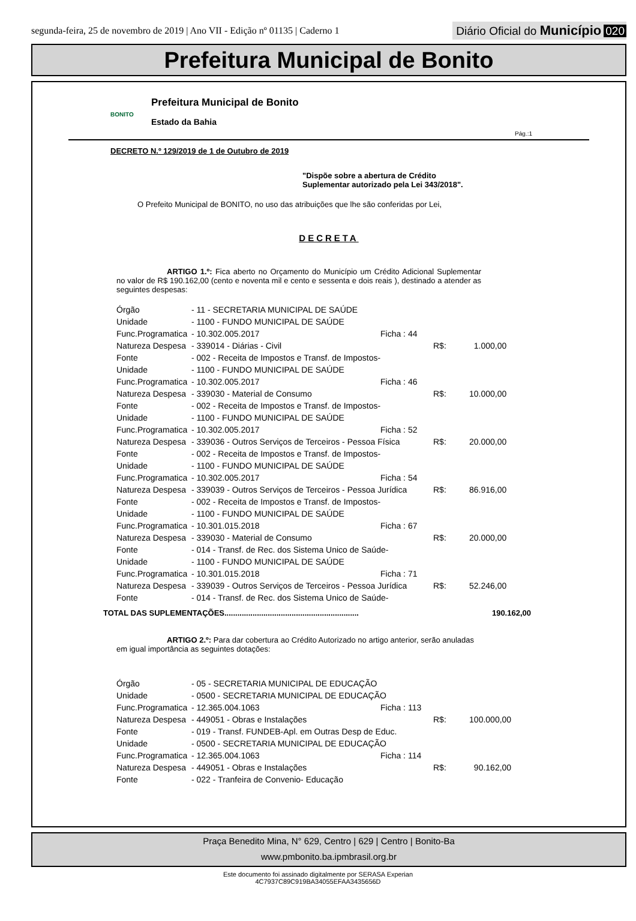segunda-feira, 25 de novembro de 2019 | Ano VII - Edição nº 01135 | Caderno 1
Diário Oficial do Município 020
Prefeitura Municipal de Bonito
BONITO
Prefeitura Municipal de Bonito
Estado da Bahia
Pág.:1
DECRETO N.º 129/2019 de 1 de Outubro de 2019
"Dispõe sobre a abertura de Crédito
Suplementar autorizado pela Lei 343/2018".
O Prefeito Municipal de BONITO, no uso das atribuições que lhe são conferidas por Lei,
DECRETA
ARTIGO 1.º: Fica aberto no Orçamento do Município um Crédito Adicional Suplementar no valor de R$ 190.162,00 (cento e noventa mil e cento e sessenta e dois reais ), destinado a atender as seguintes despesas:
| Órgão | - 11 - SECRETARIA MUNICIPAL DE SAÚDE | | | |
| Unidade | - 1100 - FUNDO MUNICIPAL DE SAÚDE | | | |
| Func.Programatica | - 10.302.005.2017 | Ficha : 44 | | |
| Natureza Despesa | - 339014 - Diárias - Civil | | R$: | 1.000,00 |
| Fonte | - 002 - Receita de Impostos e Transf. de Impostos- | | | |
| Unidade | - 1100 - FUNDO MUNICIPAL DE SAÚDE | | | |
| Func.Programatica | - 10.302.005.2017 | Ficha : 46 | | |
| Natureza Despesa | - 339030 - Material de Consumo | | R$: | 10.000,00 |
| Fonte | - 002 - Receita de Impostos e Transf. de Impostos- | | | |
| Unidade | - 1100 - FUNDO MUNICIPAL DE SAÚDE | | | |
| Func.Programatica | - 10.302.005.2017 | Ficha : 52 | | |
| Natureza Despesa | - 339036 - Outros Serviços de Terceiros - Pessoa Física | | R$: | 20.000,00 |
| Fonte | - 002 - Receita de Impostos e Transf. de Impostos- | | | |
| Unidade | - 1100 - FUNDO MUNICIPAL DE SAÚDE | | | |
| Func.Programatica | - 10.302.005.2017 | Ficha : 54 | | |
| Natureza Despesa | - 339039 - Outros Serviços de Terceiros - Pessoa Jurídica | | R$: | 86.916,00 |
| Fonte | - 002 - Receita de Impostos e Transf. de Impostos- | | | |
| Unidade | - 1100 - FUNDO MUNICIPAL DE SAÚDE | | | |
| Func.Programatica | - 10.301.015.2018 | Ficha : 67 | | |
| Natureza Despesa | - 339030 - Material de Consumo | | R$: | 20.000,00 |
| Fonte | - 014 - Transf. de Rec. dos Sistema Unico de Saúde- | | | |
| Unidade | - 1100 - FUNDO MUNICIPAL DE SAÚDE | | | |
| Func.Programatica | - 10.301.015.2018 | Ficha : 71 | | |
| Natureza Despesa | - 339039 - Outros Serviços de Terceiros - Pessoa Jurídica | | R$: | 52.246,00 |
| Fonte | - 014 - Transf. de Rec. dos Sistema Unico de Saúde- | | | |
TOTAL DAS SUPLEMENTAÇÕES.............................................................. 190.162,00
ARTIGO 2.º: Para dar cobertura ao Crédito Autorizado no artigo anterior, serão anuladas em igual importância as seguintes dotações:
| Órgão | - 05 - SECRETARIA MUNICIPAL DE EDUCAÇÃO | | | |
| Unidade | - 0500 - SECRETARIA MUNICIPAL DE EDUCAÇÃO | | | |
| Func.Programatica | - 12.365.004.1063 | Ficha : 113 | | |
| Natureza Despesa | - 449051 - Obras e Instalações | | R$: | 100.000,00 |
| Fonte | - 019 - Transf. FUNDEB-Apl. em Outras Desp de Educ. | | | |
| Unidade | - 0500 - SECRETARIA MUNICIPAL DE EDUCAÇÃO | | | |
| Func.Programatica | - 12.365.004.1063 | Ficha : 114 | | |
| Natureza Despesa | - 449051 - Obras e Instalações | | R$: | 90.162,00 |
| Fonte | - 022 - Tranfeira de Convenio- Educação | | | |
Praça Benedito Mina, N° 629, Centro | 629 | Centro | Bonito-Ba
www.pmbonito.ba.ipmbrasil.org.br
Este documento foi assinado digitalmente por SERASA Experian
4C7937C89C919BA34055EFAA3435656D